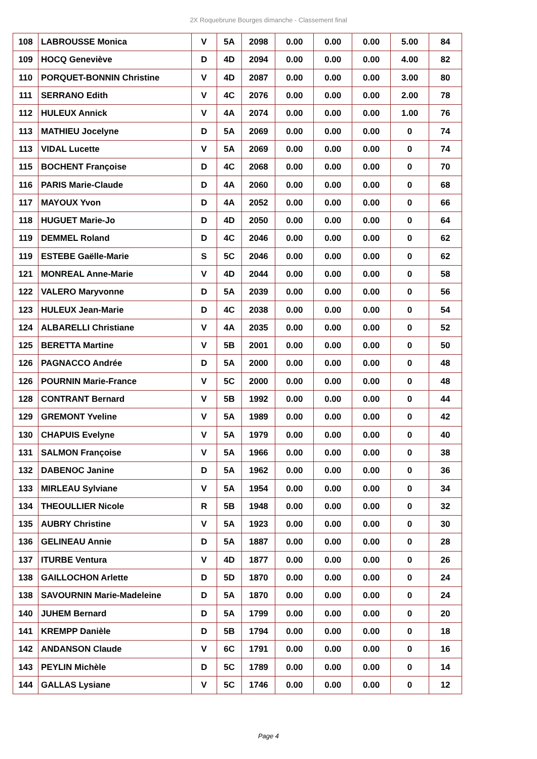2X Roquebrune Bourges dimanche - Classement final
| 108 | LABROUSSE Monica | V | 5A | 2098 | 0.00 | 0.00 | 0.00 | 5.00 | 84 |
| 109 | HOCQ Geneviève | D | 4D | 2094 | 0.00 | 0.00 | 0.00 | 4.00 | 82 |
| 110 | PORQUET-BONNIN Christine | V | 4D | 2087 | 0.00 | 0.00 | 0.00 | 3.00 | 80 |
| 111 | SERRANO Edith | V | 4C | 2076 | 0.00 | 0.00 | 0.00 | 2.00 | 78 |
| 112 | HULEUX Annick | V | 4A | 2074 | 0.00 | 0.00 | 0.00 | 1.00 | 76 |
| 113 | MATHIEU Jocelyne | D | 5A | 2069 | 0.00 | 0.00 | 0.00 | 0 | 74 |
| 113 | VIDAL Lucette | V | 5A | 2069 | 0.00 | 0.00 | 0.00 | 0 | 74 |
| 115 | BOCHENT Françoise | D | 4C | 2068 | 0.00 | 0.00 | 0.00 | 0 | 70 |
| 116 | PARIS Marie-Claude | D | 4A | 2060 | 0.00 | 0.00 | 0.00 | 0 | 68 |
| 117 | MAYOUX Yvon | D | 4A | 2052 | 0.00 | 0.00 | 0.00 | 0 | 66 |
| 118 | HUGUET Marie-Jo | D | 4D | 2050 | 0.00 | 0.00 | 0.00 | 0 | 64 |
| 119 | DEMMEL Roland | D | 4C | 2046 | 0.00 | 0.00 | 0.00 | 0 | 62 |
| 119 | ESTEBE Gaëlle-Marie | S | 5C | 2046 | 0.00 | 0.00 | 0.00 | 0 | 62 |
| 121 | MONREAL Anne-Marie | V | 4D | 2044 | 0.00 | 0.00 | 0.00 | 0 | 58 |
| 122 | VALERO Maryvonne | D | 5A | 2039 | 0.00 | 0.00 | 0.00 | 0 | 56 |
| 123 | HULEUX Jean-Marie | D | 4C | 2038 | 0.00 | 0.00 | 0.00 | 0 | 54 |
| 124 | ALBARELLI Christiane | V | 4A | 2035 | 0.00 | 0.00 | 0.00 | 0 | 52 |
| 125 | BERETTA Martine | V | 5B | 2001 | 0.00 | 0.00 | 0.00 | 0 | 50 |
| 126 | PAGNACCO Andrée | D | 5A | 2000 | 0.00 | 0.00 | 0.00 | 0 | 48 |
| 126 | POURNIN Marie-France | V | 5C | 2000 | 0.00 | 0.00 | 0.00 | 0 | 48 |
| 128 | CONTRANT Bernard | V | 5B | 1992 | 0.00 | 0.00 | 0.00 | 0 | 44 |
| 129 | GREMONT Yveline | V | 5A | 1989 | 0.00 | 0.00 | 0.00 | 0 | 42 |
| 130 | CHAPUIS Evelyne | V | 5A | 1979 | 0.00 | 0.00 | 0.00 | 0 | 40 |
| 131 | SALMON Françoise | V | 5A | 1966 | 0.00 | 0.00 | 0.00 | 0 | 38 |
| 132 | DABENOC Janine | D | 5A | 1962 | 0.00 | 0.00 | 0.00 | 0 | 36 |
| 133 | MIRLEAU Sylviane | V | 5A | 1954 | 0.00 | 0.00 | 0.00 | 0 | 34 |
| 134 | THEOULLIER Nicole | R | 5B | 1948 | 0.00 | 0.00 | 0.00 | 0 | 32 |
| 135 | AUBRY Christine | V | 5A | 1923 | 0.00 | 0.00 | 0.00 | 0 | 30 |
| 136 | GELINEAU Annie | D | 5A | 1887 | 0.00 | 0.00 | 0.00 | 0 | 28 |
| 137 | ITURBE Ventura | V | 4D | 1877 | 0.00 | 0.00 | 0.00 | 0 | 26 |
| 138 | GAILLOCHON Arlette | D | 5D | 1870 | 0.00 | 0.00 | 0.00 | 0 | 24 |
| 138 | SAVOURNIN Marie-Madeleine | D | 5A | 1870 | 0.00 | 0.00 | 0.00 | 0 | 24 |
| 140 | JUHEM Bernard | D | 5A | 1799 | 0.00 | 0.00 | 0.00 | 0 | 20 |
| 141 | KREMPP Danièle | D | 5B | 1794 | 0.00 | 0.00 | 0.00 | 0 | 18 |
| 142 | ANDANSON Claude | V | 6C | 1791 | 0.00 | 0.00 | 0.00 | 0 | 16 |
| 143 | PEYLIN Michèle | D | 5C | 1789 | 0.00 | 0.00 | 0.00 | 0 | 14 |
| 144 | GALLAS Lysiane | V | 5C | 1746 | 0.00 | 0.00 | 0.00 | 0 | 12 |
Page 4